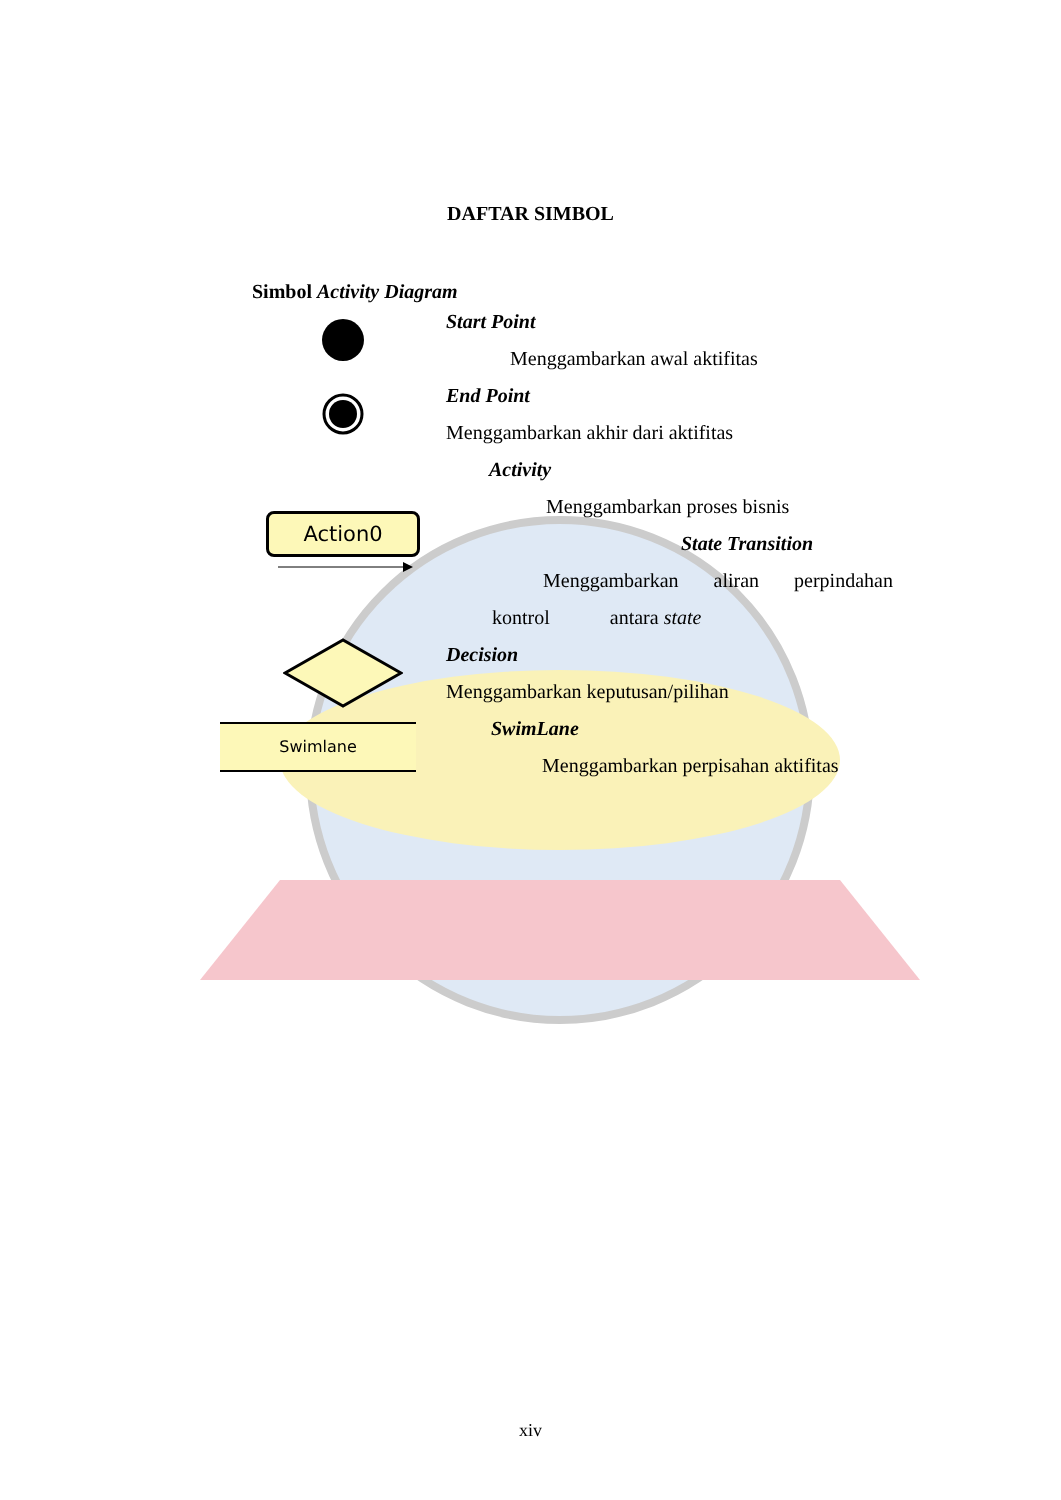DAFTAR SIMBOL
Simbol Activity Diagram
Start Point
Menggambarkan awal aktifitas
End Point
Menggambarkan akhir dari aktifitas
Action0
Activity
Menggambarkan proses bisnis
State Transition
Menggambarkan aliran perpindahan
kontrol antara state
Decision
Menggambarkan keputusan/pilihan
Swimlane
SwimLane
Menggambarkan perpisahan aktifitas
xiv